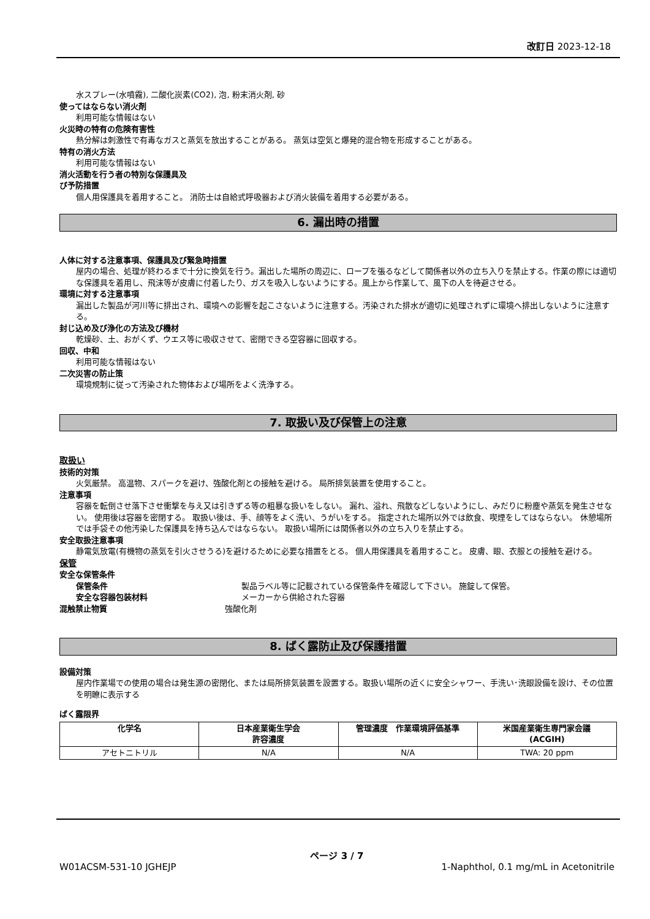改訂日 2023-12-18
水スプレー(水噴霧), 二酸化炭素(CO2), 泡, 粉末消火剤, 砂
使ってはならない消火剤
利用可能な情報はない
火災時の特有の危険有害性
熱分解は刺激性で有毒なガスと蒸気を放出することがある。 蒸気は空気と爆発的混合物を形成することがある。
特有の消火方法
利用可能な情報はない
消火活動を行う者の特別な保護具及
び予防措置
個人用保護具を着用すること。 消防士は自給式呼吸器および消火装備を着用する必要がある。
6. 漏出時の措置
人体に対する注意事項、保護具及び緊急時措置
屋内の場合、処理が終わるまで十分に換気を行う。漏出した場所の周辺に、ロープを張るなどして関係者以外の立ち入りを禁止する。作業の際には適切な保護具を着用し、飛沫等が皮膚に付着したり、ガスを吸入しないようにする。風上から作業して、風下の人を待避させる。
環境に対する注意事項
漏出した製品が河川等に排出され、環境への影響を起こさないように注意する。汚染された排水が適切に処理されずに環境へ排出しないように注意する。
封じ込め及び浄化の方法及び機材
乾燥砂、土、おがくず、ウエス等に吸収させて、密閉できる空容器に回収する。
回収、中和
利用可能な情報はない
二次災害の防止策
環境規制に従って汚染された物体および場所をよく洗浄する。
7. 取扱い及び保管上の注意
取扱い
技術的対策
火気厳禁。 高温物、スパークを避け、強酸化剤との接触を避ける。 局所排気装置を使用すること。
注意事項
容器を転倒させ落下させ衝撃を与え又は引きずる等の粗暴な扱いをしない。 漏れ、溢れ、飛散などしないようにし、みだりに粉塵や蒸気を発生させない。 使用後は容器を密閉する。 取扱い後は、手、顔等をよく洗い、うがいをする。 指定された場所以外では飲食、喫煙をしてはならない。 休憩場所では手袋その他汚染した保護具を持ち込んではならない。 取扱い場所には関係者以外の立ち入りを禁止する。
安全取扱注意事項
静電気放電(有機物の蒸気を引火させうる)を避けるために必要な措置をとる。 個人用保護具を着用すること。 皮膚、眼、衣服との接触を避ける。
保管
安全な保管条件
保管条件 製品ラベル等に記載されている保管条件を確認して下さい。 施錠して保管。
安全な容器包装材料 メーカーから供給された容器
混触禁止物質 強酸化剤
8. ばく露防止及び保護措置
設備対策
屋内作業場での使用の場合は発生源の密閉化、または局所排気装置を設置する。取扱い場所の近くに安全シャワー、手洗い･洗眼設備を設け、その位置を明瞭に表示する
ばく露限界
| 化学名 | 日本産業衛生学会 許容濃度 | 管理濃度 作業環境評価基準 | 米国産業衛生専門家会議 (ACGIH) |
| --- | --- | --- | --- |
| アセトニトリル | N/A | N/A | TWA: 20 ppm |
ページ 3 / 7
W01ACSM-531-10 JGHEJP 1-Naphthol, 0.1 mg/mL in Acetonitrile